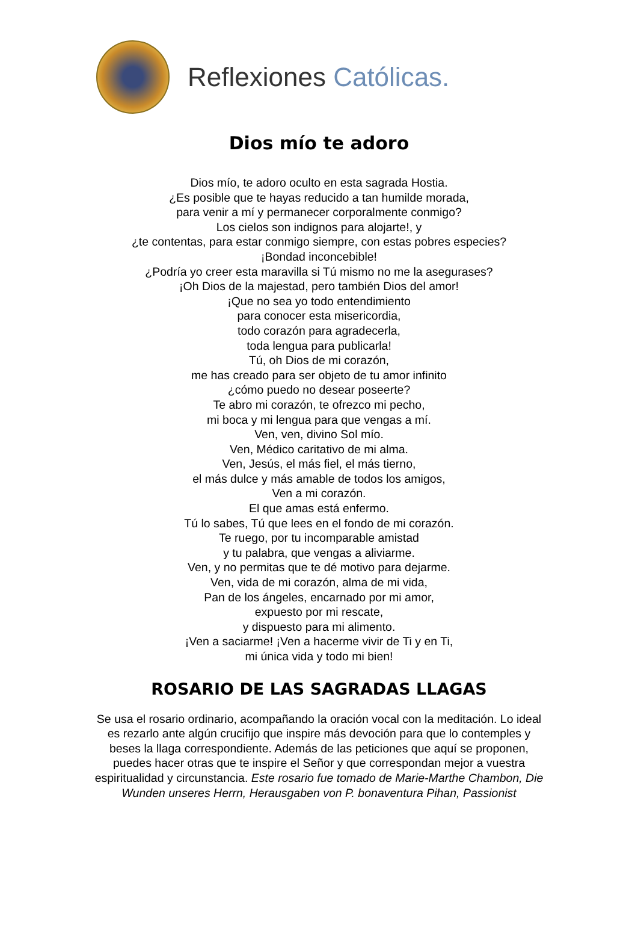Reflexiones Católicas.
Dios mío te adoro
Dios mío, te adoro oculto en esta sagrada Hostia.
¿Es posible que te hayas reducido a tan humilde morada,
para venir a mí y permanecer corporalmente conmigo?
Los cielos son indignos para alojarte!, y
¿te contentas, para estar conmigo siempre, con estas pobres especies?
¡Bondad inconcebible!
¿Podría yo creer esta maravilla si Tú mismo no me la asegurases?
¡Oh Dios de la majestad, pero también Dios del amor!
¡Que no sea yo todo entendimiento
para conocer esta misericordia,
todo corazón para agradecerla,
toda lengua para publicarla!
Tú, oh Dios de mi corazón,
me has creado para ser objeto de tu amor infinito
¿cómo puedo no desear poseerte?
Te abro mi corazón, te ofrezco mi pecho,
mi boca y mi lengua para que vengas a mí.
Ven, ven, divino Sol mío.
Ven, Médico caritativo de mi alma.
Ven, Jesús, el más fiel, el más tierno,
el más dulce y más amable de todos los amigos,
Ven a mi corazón.
El que amas está enfermo.
Tú lo sabes, Tú que lees en el fondo de mi corazón.
Te ruego, por tu incomparable amistad
y tu palabra, que vengas a aliviarme.
Ven, y no permitas que te dé motivo para dejarme.
Ven, vida de mi corazón, alma de mi vida,
Pan de los ángeles, encarnado por mi amor,
expuesto por mi rescate,
y dispuesto para mi alimento.
¡Ven a saciarme! ¡Ven a hacerme vivir de Ti y en Ti,
mi única vida y todo mi bien!
ROSARIO DE LAS SAGRADAS LLAGAS
Se usa el rosario ordinario, acompañando la oración vocal con la meditación. Lo ideal es rezarlo ante algún crucifijo que inspire más devoción para que lo contemples y beses la llaga correspondiente. Además de las peticiones que aquí se proponen, puedes hacer otras que te inspire el Señor y que correspondan mejor a vuestra espiritualidad y circunstancia. Este rosario fue tomado de Marie-Marthe Chambon, Die Wunden unseres Herrn, Herausgaben von P. bonaventura Pihan, Passionist